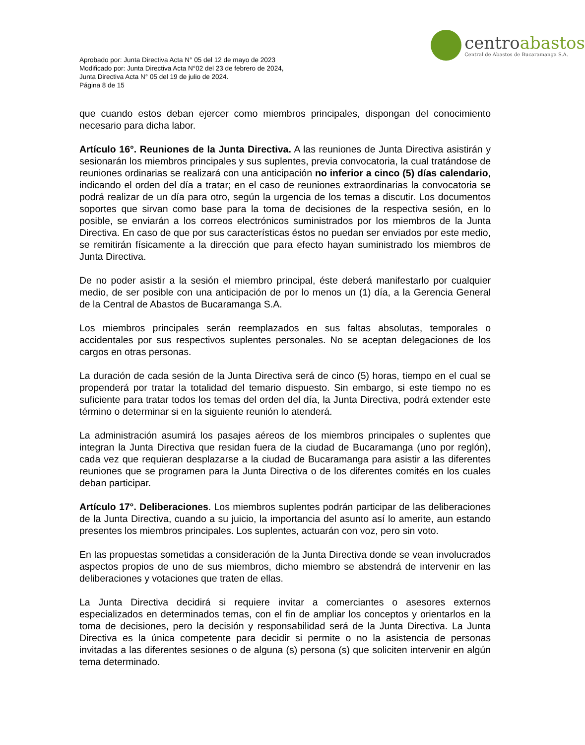Aprobado por: Junta Directiva Acta N° 05 del 12 de mayo de 2023
Modificado por: Junta Directiva Acta N°02 del 23 de febrero de 2024,
Junta Directiva Acta N° 05 del 19 de julio de 2024.
Página 8 de 15
centroabastos
Central de Abastos de Bucaramanga S.A.
que cuando estos deban ejercer como miembros principales, dispongan del conocimiento necesario para dicha labor.
Artículo 16°. Reuniones de la Junta Directiva. A las reuniones de Junta Directiva asistirán y sesionarán los miembros principales y sus suplentes, previa convocatoria, la cual tratándose de reuniones ordinarias se realizará con una anticipación no inferior a cinco (5) días calendario, indicando el orden del día a tratar; en el caso de reuniones extraordinarias la convocatoria se podrá realizar de un día para otro, según la urgencia de los temas a discutir. Los documentos soportes que sirvan como base para la toma de decisiones de la respectiva sesión, en lo posible, se enviarán a los correos electrónicos suministrados por los miembros de la Junta Directiva. En caso de que por sus características éstos no puedan ser enviados por este medio, se remitirán físicamente a la dirección que para efecto hayan suministrado los miembros de Junta Directiva.
De no poder asistir a la sesión el miembro principal, éste deberá manifestarlo por cualquier medio, de ser posible con una anticipación de por lo menos un (1) día, a la Gerencia General de la Central de Abastos de Bucaramanga S.A.
Los miembros principales serán reemplazados en sus faltas absolutas, temporales o accidentales por sus respectivos suplentes personales. No se aceptan delegaciones de los cargos en otras personas.
La duración de cada sesión de la Junta Directiva será de cinco (5) horas, tiempo en el cual se propenderá por tratar la totalidad del temario dispuesto. Sin embargo, si este tiempo no es suficiente para tratar todos los temas del orden del día, la Junta Directiva, podrá extender este término o determinar si en la siguiente reunión lo atenderá.
La administración asumirá los pasajes aéreos de los miembros principales o suplentes que integran la Junta Directiva que residan fuera de la ciudad de Bucaramanga (uno por reglón), cada vez que requieran desplazarse a la ciudad de Bucaramanga para asistir a las diferentes reuniones que se programen para la Junta Directiva o de los diferentes comités en los cuales deban participar.
Artículo 17°. Deliberaciones. Los miembros suplentes podrán participar de las deliberaciones de la Junta Directiva, cuando a su juicio, la importancia del asunto así lo amerite, aun estando presentes los miembros principales. Los suplentes, actuarán con voz, pero sin voto.
En las propuestas sometidas a consideración de la Junta Directiva donde se vean involucrados aspectos propios de uno de sus miembros, dicho miembro se abstendrá de intervenir en las deliberaciones y votaciones que traten de ellas.
La Junta Directiva decidirá si requiere invitar a comerciantes o asesores externos especializados en determinados temas, con el fin de ampliar los conceptos y orientarlos en la toma de decisiones, pero la decisión y responsabilidad será de la Junta Directiva. La Junta Directiva es la única competente para decidir si permite o no la asistencia de personas invitadas a las diferentes sesiones o de alguna (s) persona (s) que soliciten intervenir en algún tema determinado.